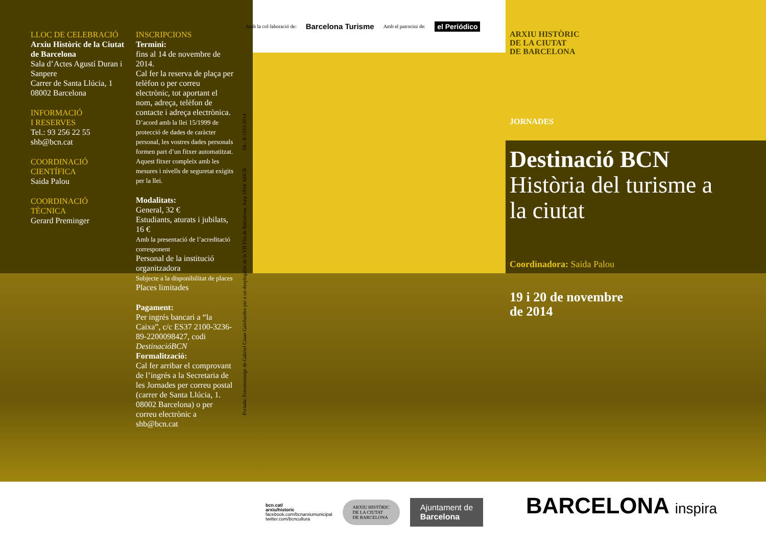LLOC DE CELEBRACIÓ
Arxiu Històric de la Ciutat de Barcelona
Sala d’Actes Agustí Duran i Sanpere
Carrer de Santa Llúcia, 1
08002 Barcelona
INFORMACIÓ
I RESERVES
Tel.: 93 256 22 55
shb@bcn.cat
COORDINACIÓ
CIENTÍFICA
Saida Palou
COORDINACIÓ
TÈCNICA
Gerard Preminger
INSCRIPCIONS
Termini:
fins al 14 de novembre de 2014.
Cal fer la reserva de plaça per telèfon o per correu electrònic, tot aportant el nom, adreça, telèfon de contacte i adreça electrònica.
D’acord amb la llei 15/1999 de protecció de dades de caràcter personal, les vostres dades personals formen part d’un fitxer automatitzat. Aquest fitxer compleix amb les mesures i nivells de seguretat exigits per la llei.
Modalitats:
General, 32 €
Estudiants, aturats i jubilats, 16 €
Amb la presentació de l’acreditació corresponent
Personal de la institució organitzadora
Subjecte a la disponibilitat de places
Places limitades
Pagament:
Per ingrés bancari a “la Caixa”, c/c ES37 2100-3236-89-2200098427, codi DestinacióBCN
Formalització:
Cal fer arribar el comprovant de l’ingrés a la Secretaria de les Jornades per correu postal (carrer de Santa Llúcia, 1. 08002 Barcelona) o per correu electrònic a shb@bcn.cat
Amb la col·laboració de: Barcelona Turisme Amb el patrocini de: el Periódico
Portada: Fotomuntatge de Gabriel Casas Galobardes per a un desplegable de la VII Fira de Barcelona. Juny 1934. AHCB DL: B.1553-2014
ARXIU HISTÒRIC
DE LA CIUTAT
DE BARCELONA
JORNADES
Destinació BCN
Història del turisme a la ciutat
Coordinadora: Saida Palou
19 i 20 de novembre
de 2014
bcn.cat/
arxiu/historic
facebook.com/bcnarxiumunicipal
twitter.com/bcncultura
ARXIU HISTÒRIC
DE LA CIUTAT
DE BARCELONA
Ajuntament de
Barcelona
BARCELONA inspira